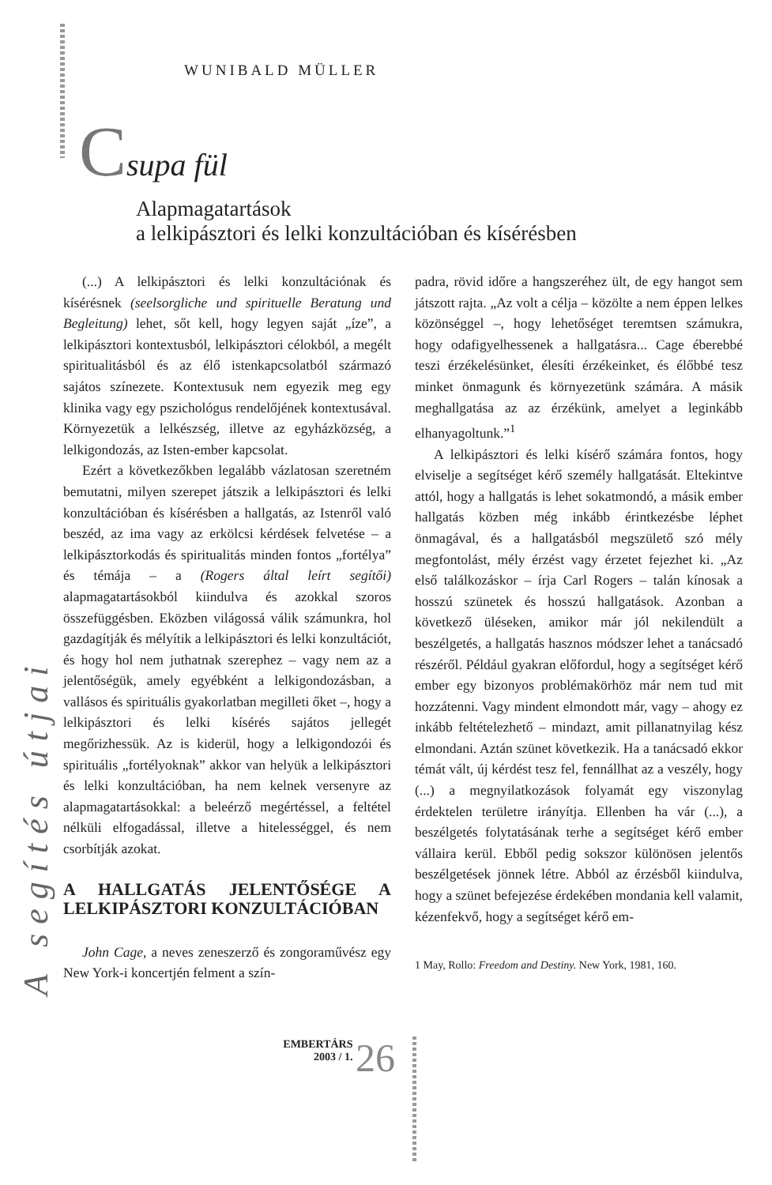WUNIBALD MÜLLER
Csupa fül
Alapmagatartások
a lelkipásztori és lelki konzultációban és kísérésben
A segítés útjai
(...) A lelkipásztori és lelki konzultációnak és kísérésnek (seelsorgliche und spirituelle Beratung und Begleitung) lehet, sőt kell, hogy legyen saját „íze”, a lelkipásztori kontextusból, lelkipásztori célokból, a megélt spiritualitásból és az élő istenkapcsolatból származó sajátos színezete. Kontextusuk nem egyezik meg egy klinika vagy egy pszichológus rendelőjének kontextusával. Környezetük a lelkészség, illetve az egyházközség, a lelkigondozás, az Isten-ember kapcsolat.
Ezért a következőkben legalább vázlatosan szeretném bemutatni, milyen szerepet játszik a lelkipásztori és lelki konzultációban és kísérésben a hallgatás, az Istenről való beszéd, az ima vagy az erkölcsi kérdések felvetése – a lelkipásztorkodás és spiritualitás minden fontos „fortélya” és témája – a (Rogers által leírt segítői) alapmagatartásokból kiindulva és azokkal szoros összefüggésben. Eközben világossá válik számunkra, hol gazdagítják és mélyítik a lelkipásztori és lelki konzultációt, és hogy hol nem juthatnak szerephez – vagy nem az a jelentőségük, amely egyébként a lelkigondozásban, a vallásos és spirituális gyakorlatban megilleti őket –, hogy a lelkipásztori és lelki kísérés sajátos jellegét megőrizhessük. Az is kiderül, hogy a lelkigondozói és spirituális „fortélyoknak” akkor van helyük a lelkipásztori és lelki konzultációban, ha nem kelnek versenyre az alapmagatartásokkal: a beleérző megértéssel, a feltétel nélküli elfogadással, illetve a hitelességgel, és nem csorbítják azokat.
A HALLGATÁS JELENTŐSÉGE A LELKIPÁSZTORI KONZULTÁCIÓBAN
John Cage, a neves zeneszerző és zongoraművész egy New York-i koncertjén felment a szín-
padra, rövid időre a hangszeréhez ült, de egy hangot sem játszott rajta. „Az volt a célja – közölte a nem éppen lelkes közönséggel –, hogy lehetőséget teremtsen számukra, hogy odafigyelhessenek a hallgatásra... Cage éberebbé teszi érzékelésünket, élesíti érzékeinket, és élőbbé tesz minket önmagunk és környezetünk számára. A másik meghallgatása az az érzékünk, amelyet a leginkább elhanyagoltunk.”<sup>1</sup>
A lelkipásztori és lelki kísérő számára fontos, hogy elviselje a segítséget kérő személy hallgatását. Eltekintve attól, hogy a hallgatás is lehet sokatmondó, a másik ember hallgatás közben még inkább érintkezésbe léphet önmagával, és a hallgatásból megszülető szó mély megfontolást, mély érzést vagy érzetet fejezhet ki. „Az első találkozáskor – írja Carl Rogers – talán kínosak a hosszú szünetek és hosszú hallgatások. Azonban a következő üléseken, amikor már jól nekilendült a beszélgetés, a hallgatás hasznos módszer lehet a tanácsadó részéről. Például gyakran előfordul, hogy a segítséget kérő ember egy bizonyos problémakörhöz már nem tud mit hozzátenni. Vagy mindent elmondott már, vagy – ahogy ez inkább feltételezhető – mindazt, amit pillanatnyilag kész elmondani. Aztán szünet következik. Ha a tanácsadó ekkor témát vált, új kérdést tesz fel, fennállhat az a veszély, hogy (...) a megnyilatkozások folyamát egy viszonylag érdektelen területre irányítja. Ellenben ha vár (...), a beszélgetés folytatásának terhe a segítséget kérő ember vállaira kerül. Ebből pedig sokszor különösen jelentős beszélgetések jönnek létre. Abból az érzésből kiindulva, hogy a szünet befejezése érdekében mondania kell valamit, kézenfekvő, hogy a segítséget kérő em-
1 May, Rollo: Freedom and Destiny. New York, 1981, 160.
EMBERTÁRS
2003 / 1. 26